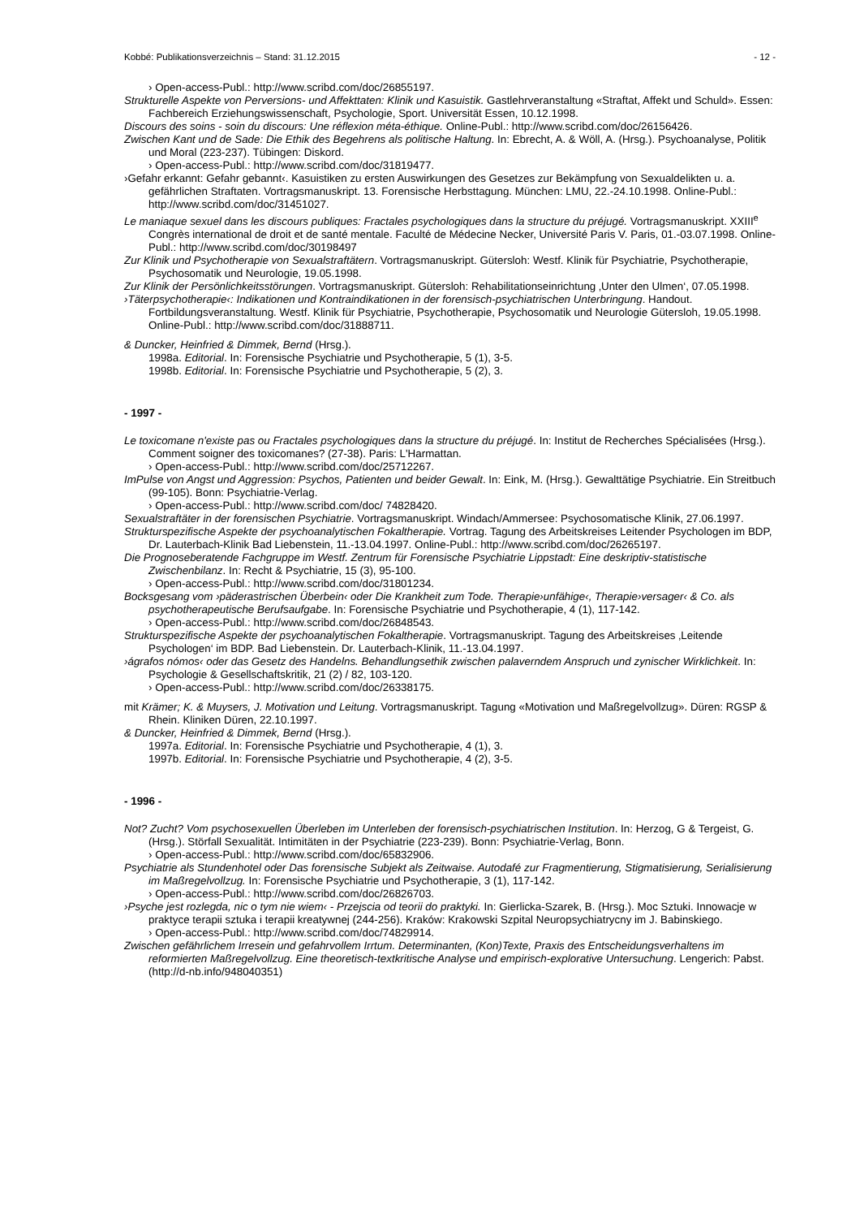Kobbé: Publikationsverzeichnis – Stand: 31.12.2015 - 12 -
› Open-access-Publ.: http://www.scribd.com/doc/26855197.
Strukturelle Aspekte von Perversions- und Affekttaten: Klinik und Kasuistik. Gastlehrveranstaltung «Straftat, Affekt und Schuld». Essen: Fachbereich Erziehungswissenschaft, Psychologie, Sport. Universität Essen, 10.12.1998.
Discours des soins - soin du discours: Une réflexion méta-éthique. Online-Publ.: http://www.scribd.com/doc/26156426.
Zwischen Kant und de Sade: Die Ethik des Begehrens als politische Haltung. In: Ebrecht, A. & Wöll, A. (Hrsg.). Psychoanalyse, Politik und Moral (223-237). Tübingen: Diskord.
› Open-access-Publ.: http://www.scribd.com/doc/31819477.
›Gefahr erkannt: Gefahr gebannt‹. Kasuistiken zu ersten Auswirkungen des Gesetzes zur Bekämpfung von Sexualdelikten u. a. gefährlichen Straftaten. Vortragsmanuskript. 13. Forensische Herbsttagung. München: LMU, 22.-24.10.1998. Online-Publ.: http://www.scribd.com/doc/31451027.
Le maniaque sexuel dans les discours publiques: Fractales psychologiques dans la structure du préjugé. Vortragsmanuskript. XXIII<sup>e</sup> Congrès international de droit et de santé mentale. Faculté de Médecine Necker, Université Paris V. Paris, 01.-03.07.1998. Online-Publ.: http://www.scribd.com/doc/30198497
Zur Klinik und Psychotherapie von Sexualstraftätern. Vortragsmanuskript. Gütersloh: Westf. Klinik für Psychiatrie, Psychotherapie, Psychosomatik und Neurologie, 19.05.1998.
Zur Klinik der Persönlichkeitsstörungen. Vortragsmanuskript. Gütersloh: Rehabilitationseinrichtung ‚Unter den Ulmen‘, 07.05.1998.
›Täterpsychotherapie‹: Indikationen und Kontraindikationen in der forensisch-psychiatrischen Unterbringung. Handout. Fortbildungsveranstaltung. Westf. Klinik für Psychiatrie, Psychotherapie, Psychosomatik und Neurologie Gütersloh, 19.05.1998. Online-Publ.: http://www.scribd.com/doc/31888711.
& Duncker, Heinfried & Dimmek, Bernd (Hrsg.).
1998a. Editorial. In: Forensische Psychiatrie und Psychotherapie, 5 (1), 3-5.
1998b. Editorial. In: Forensische Psychiatrie und Psychotherapie, 5 (2), 3.
- 1997 -
Le toxicomane n'existe pas ou Fractales psychologiques dans la structure du préjugé. In: Institut de Recherches Spécialisées (Hrsg.). Comment soigner des toxicomanes? (27-38). Paris: L'Harmattan.
› Open-access-Publ.: http://www.scribd.com/doc/25712267.
ImPulse von Angst und Aggression: Psychos, Patienten und beider Gewalt. In: Eink, M. (Hrsg.). Gewalttätige Psychiatrie. Ein Streitbuch (99-105). Bonn: Psychiatrie-Verlag.
› Open-access-Publ.: http://www.scribd.com/doc/ 74828420.
Sexualstraftäter in der forensischen Psychiatrie. Vortragsmanuskript. Windach/Ammersee: Psychosomatische Klinik, 27.06.1997.
Strukturspezifische Aspekte der psychoanalytischen Fokaltherapie. Vortrag. Tagung des Arbeitskreises Leitender Psychologen im BDP, Dr. Lauterbach-Klinik Bad Liebenstein, 11.-13.04.1997. Online-Publ.: http://www.scribd.com/doc/26265197.
Die Prognoseberatende Fachgruppe im Westf. Zentrum für Forensische Psychiatrie Lippstadt: Eine deskriptiv-statistische Zwischenbilanz. In: Recht & Psychiatrie, 15 (3), 95-100.
› Open-access-Publ.: http://www.scribd.com/doc/31801234.
Bocksgesang vom ›päderastrischen Überbein‹ oder Die Krankheit zum Tode. Therapie›unfähige‹, Therapie›versager‹ & Co. als psychotherapeutische Berufsaufgabe. In: Forensische Psychiatrie und Psychotherapie, 4 (1), 117-142.
› Open-access-Publ.: http://www.scribd.com/doc/26848543.
Strukturspezifische Aspekte der psychoanalytischen Fokaltherapie. Vortragsmanuskript. Tagung des Arbeitskreises ‚Leitende Psychologen‘ im BDP. Bad Liebenstein. Dr. Lauterbach-Klinik, 11.-13.04.1997.
›ágrafos nómos‹ oder das Gesetz des Handelns. Behandlungsethik zwischen palaverndem Anspruch und zynischer Wirklichkeit. In: Psychologie & Gesellschaftskritik, 21 (2) / 82, 103-120.
› Open-access-Publ.: http://www.scribd.com/doc/26338175.
mit Krämer; K. & Muysers, J. Motivation und Leitung. Vortragsmanuskript. Tagung «Motivation und Maßregelvollzug». Düren: RGSP & Rhein. Kliniken Düren, 22.10.1997.
& Duncker, Heinfried & Dimmek, Bernd (Hrsg.).
1997a. Editorial. In: Forensische Psychiatrie und Psychotherapie, 4 (1), 3.
1997b. Editorial. In: Forensische Psychiatrie und Psychotherapie, 4 (2), 3-5.
- 1996 -
Not? Zucht? Vom psychosexuellen Überleben im Unterleben der forensisch-psychiatrischen Institution. In: Herzog, G & Tergeist, G. (Hrsg.). Störfall Sexualität. Intimitäten in der Psychiatrie (223-239). Bonn: Psychiatrie-Verlag, Bonn.
› Open-access-Publ.: http://www.scribd.com/doc/65832906.
Psychiatrie als Stundenhotel oder Das forensische Subjekt als Zeitwaise. Autodafé zur Fragmentierung, Stigmatisierung, Serialisierung im Maßregelvollzug. In: Forensische Psychiatrie und Psychotherapie, 3 (1), 117-142.
› Open-access-Publ.: http://www.scribd.com/doc/26826703.
›Psyche jest rozlegda, nic o tym nie wiem‹ - Przejscia od teorii do praktyki. In: Gierlicka-Szarek, B. (Hrsg.). Moc Sztuki. Innowacje w praktyce terapii sztuka i terapii kreatywnej (244-256). Kraków: Krakowski Szpital Neuropsychiatrycny im J. Babinskiego.
› Open-access-Publ.: http://www.scribd.com/doc/74829914.
Zwischen gefährlichem Irresein und gefahrvollem Irrtum. Determinanten, (Kon)Texte, Praxis des Entscheidungsverhaltens im reformierten Maßregelvollzug. Eine theoretisch-textkritische Analyse und empirisch-explorative Untersuchung. Lengerich: Pabst. (http://d-nb.info/948040351)